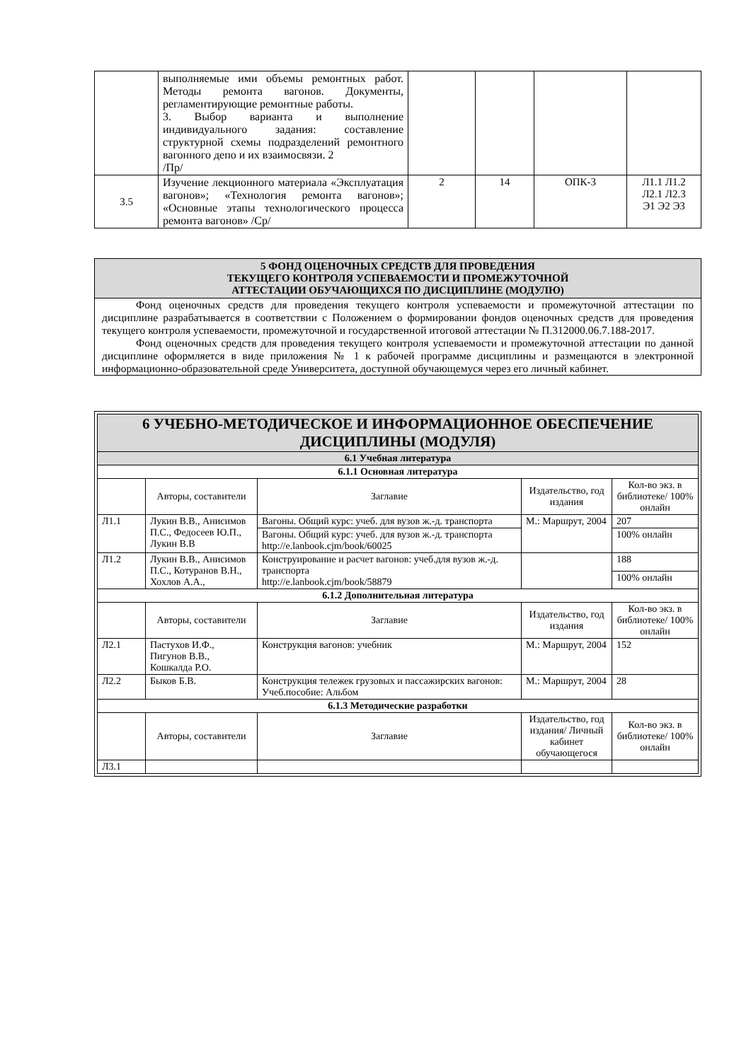| | выполняемые ими объемы ремонтных работ. Методы ремонта вагонов. Документы, регламентирующие ремонтные работы. 3. Выбор варианта и выполнение индивидуального задания: составление структурной схемы подразделений ремонтного вагонного депо и их взаимосвязи. 2 /Пр/ | | | | |
| 3.5 | Изучение лекционного материала «Эксплуатация вагонов»; «Технология ремонта вагонов»; «Основные этапы технологического процесса ремонта вагонов» /Ср/ | 2 | 14 | ОПК-3 | Л1.1 Л1.2 Л2.1 Л2.3 Э1 Э2 Э3 |
5 ФОНД ОЦЕНОЧНЫХ СРЕДСТВ ДЛЯ ПРОВЕДЕНИЯ
ТЕКУЩЕГО КОНТРОЛЯ УСПЕВАЕМОСТИ И ПРОМЕЖУТОЧНОЙ
АТТЕСТАЦИИ ОБУЧАЮЩИХСЯ ПО ДИСЦИПЛИНЕ (МОДУЛЮ)
Фонд оценочных средств для проведения текущего контроля успеваемости и промежуточной аттестации по дисциплине разрабатывается в соответствии с Положением о формировании фондов оценочных средств для проведения текущего контроля успеваемости, промежуточной и государственной итоговой аттестации № П.312000.06.7.188-2017.
Фонд оценочных средств для проведения текущего контроля успеваемости и промежуточной аттестации по данной дисциплине оформляется в виде приложения № 1 к рабочей программе дисциплины и размещаются в электронной информационно-образовательной среде Университета, доступной обучающемуся через его личный кабинет.
| 6 УЧЕБНО-МЕТОДИЧЕСКОЕ И ИНФОРМАЦИОННОЕ ОБЕСПЕЧЕНИЕ ДИСЦИПЛИНЫ (МОДУЛЯ) | | | | |
| 6.1 Учебная литература | | | | |
| 6.1.1 Основная литература | | | | |
| | Авторы, составители | Заглавие | Издательство, год издания | Кол-во экз. в библиотеке/ 100% онлайн |
| Л1.1 | Лукин В.В., Анисимов П.С., Федосеев Ю.П., Лукин В.В | Вагоны. Общий курс: учеб. для вузов ж.-д. транспорта | М.: Маршрут, 2004 | 207 |
| | | Вагоны. Общий курс: учеб. для вузов ж.-д. транспорта http://e.lanbook.cjm/book/60025 | | 100% онлайн |
| Л1.2 | Лукин В.В., Анисимов П.С., Котуранов В.Н., Хохлов А.А., | Конструирование и расчет вагонов: учеб.для вузов ж.-д. транспорта http://e.lanbook.cjm/book/58879 | | 188 |
| | | | | 100% онлайн |
| 6.1.2 Дополнительная литература | | | | |
| | Авторы, составители | Заглавие | Издательство, год издания | Кол-во экз. в библиотеке/ 100% онлайн |
| Л2.1 | Пастухов И.Ф., Пигунов В.В., Кошкалда Р.О. | Конструкция вагонов: учебник | М.: Маршрут, 2004 | 152 |
| Л2.2 | Быков Б.В. | Конструкция тележек грузовых и пассажирских вагонов: Учеб.пособие: Альбом | М.: Маршрут, 2004 | 28 |
| 6.1.3 Методические разработки | | | | |
| | Авторы, составители | Заглавие | Издательство, год издания/ Личный кабинет обучающегося | Кол-во экз. в библиотеке/ 100% онлайн |
| Л3.1 | | | | |